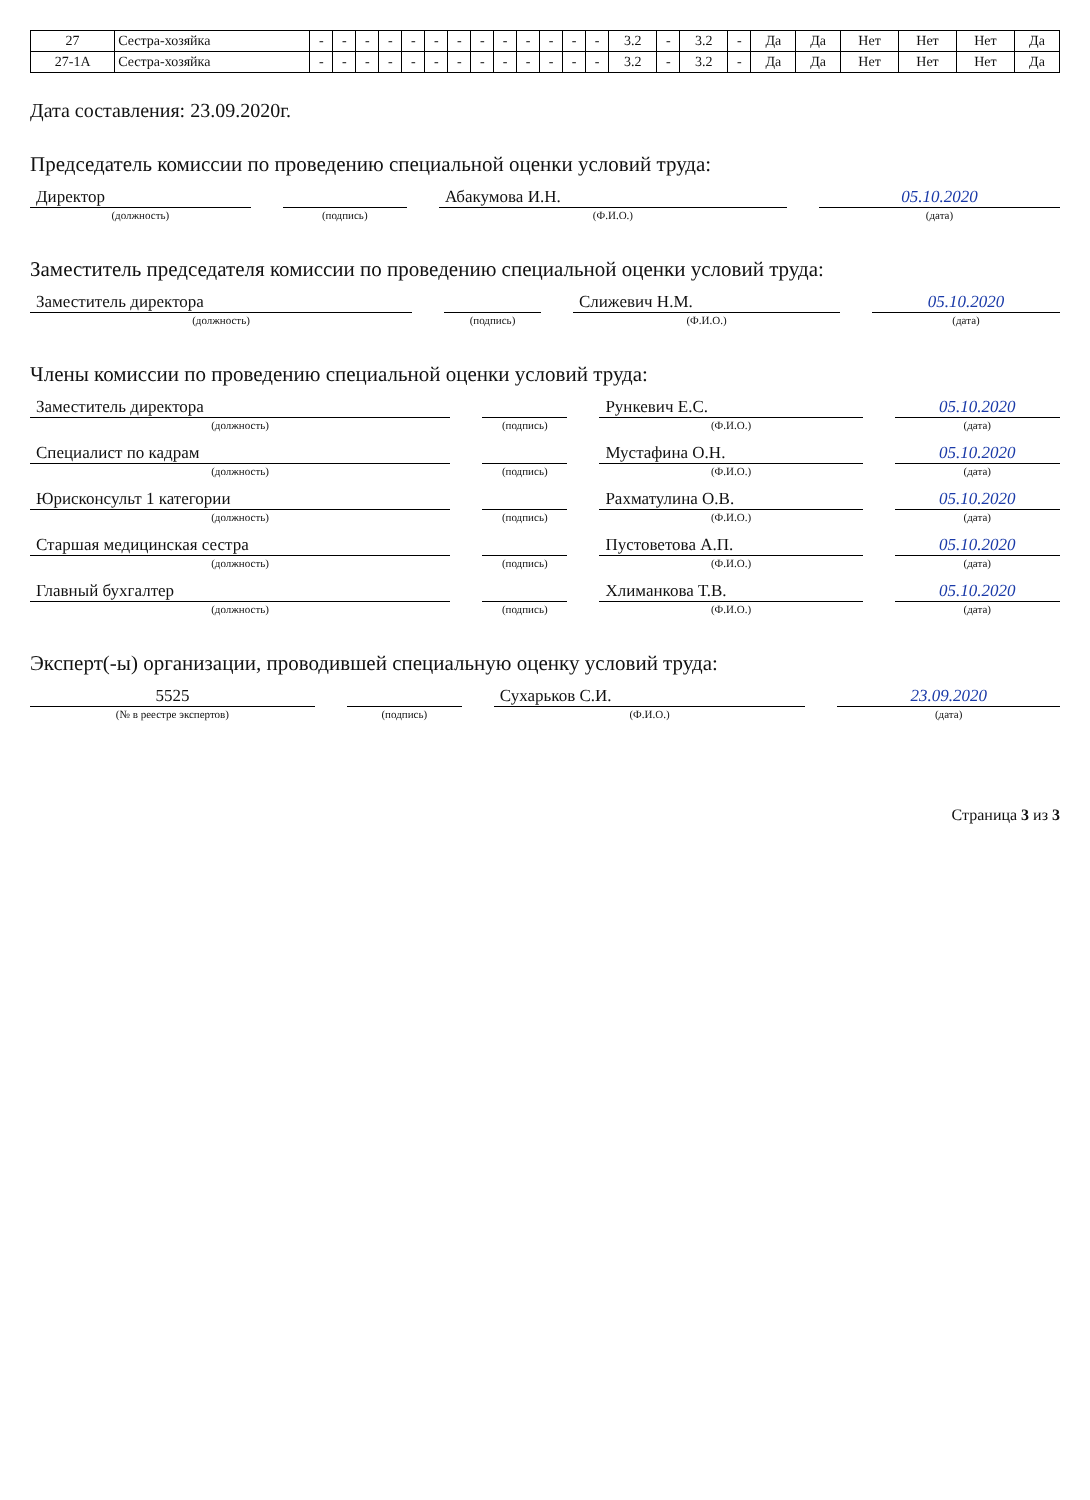| 27 | Сестра-хозяйка | - | - | - | - | - | - | - | - | - | - | - | - | - | 3.2 | - | 3.2 | - | Да | Да | Нет | Нет | Нет | Да |
| 27-1А | Сестра-хозяйка | - | - | - | - | - | - | - | - | - | - | - | - | - | 3.2 | - | 3.2 | - | Да | Да | Нет | Нет | Нет | Да |
Дата составления: 23.09.2020г.
Председатель комиссии по проведению специальной оценки условий труда:
| Директор | | | | Абакумова И.Н. | | 05.10.2020 |
| (должность) | | (подпись) | | (Ф.И.О.) | | (дата) |
Заместитель председателя комиссии по проведению специальной оценки условий труда:
| Заместитель директора | | | | Слижевич Н.М. | | 05.10.2020 |
| (должность) | | (подпись) | | (Ф.И.О.) | | (дата) |
Члены комиссии по проведению специальной оценки условий труда:
| Заместитель директора | | | | Рункевич Е.С. | | 05.10.2020 |
| (должность) | | (подпись) | | (Ф.И.О.) | | (дата) |
| Специалист по кадрам | | | | Мустафина О.Н. | | 05.10.2020 |
| (должность) | | (подпись) | | (Ф.И.О.) | | (дата) |
| Юрисконсульт 1 категории | | | | Рахматулина О.В. | | 05.10.2020 |
| (должность) | | (подпись) | | (Ф.И.О.) | | (дата) |
| Старшая медицинская сестра | | | | Пустоветова А.П. | | 05.10.2020 |
| (должность) | | (подпись) | | (Ф.И.О.) | | (дата) |
| Главный бухгалтер | | | | Хлиманкова Т.В. | | 05.10.2020 |
| (должность) | | (подпись) | | (Ф.И.О.) | | (дата) |
Эксперт(-ы) организации, проводившей специальную оценку условий труда:
| 5525 | | | | Сухарьков С.И. | | 23.09.2020 |
| (№ в реестре экспертов) | | (подпись) | | (Ф.И.О.) | | (дата) |
Страница 3 из 3